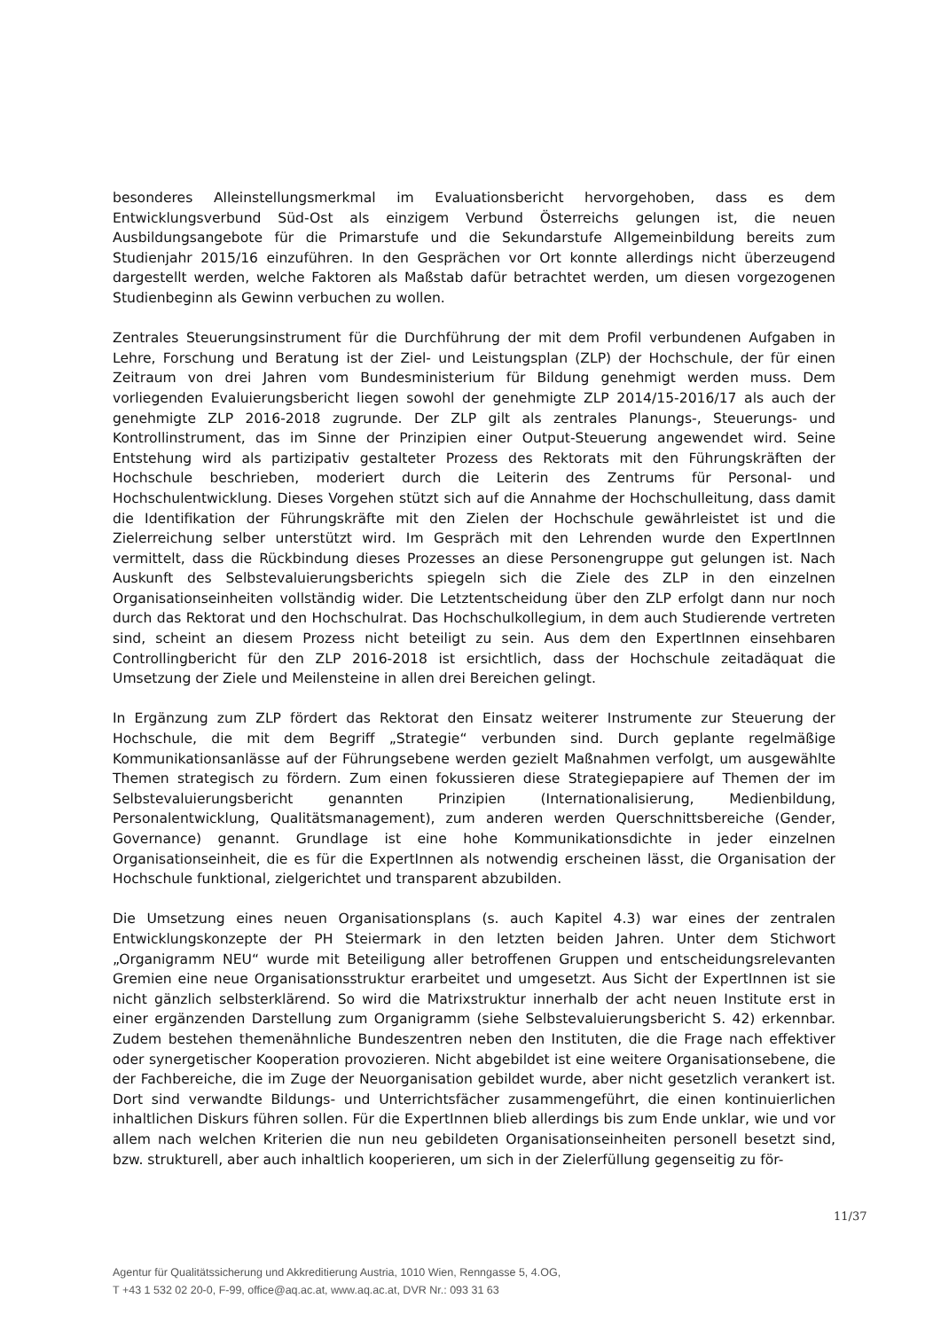besonderes Alleinstellungsmerkmal im Evaluationsbericht hervorgehoben, dass es dem Entwicklungsverbund Süd-Ost als einzigem Verbund Österreichs gelungen ist, die neuen Ausbildungsangebote für die Primarstufe und die Sekundarstufe Allgemeinbildung bereits zum Studienjahr 2015/16 einzuführen. In den Gesprächen vor Ort konnte allerdings nicht überzeugend dargestellt werden, welche Faktoren als Maßstab dafür betrachtet werden, um diesen vorgezogenen Studienbeginn als Gewinn verbuchen zu wollen.
Zentrales Steuerungsinstrument für die Durchführung der mit dem Profil verbundenen Aufgaben in Lehre, Forschung und Beratung ist der Ziel- und Leistungsplan (ZLP) der Hochschule, der für einen Zeitraum von drei Jahren vom Bundesministerium für Bildung genehmigt werden muss. Dem vorliegenden Evaluierungsbericht liegen sowohl der genehmigte ZLP 2014/15-2016/17 als auch der genehmigte ZLP 2016-2018 zugrunde. Der ZLP gilt als zentrales Planungs-, Steuerungs- und Kontrollinstrument, das im Sinne der Prinzipien einer Output-Steuerung angewendet wird. Seine Entstehung wird als partizipativ gestalteter Prozess des Rektorats mit den Führungskräften der Hochschule beschrieben, moderiert durch die Leiterin des Zentrums für Personal- und Hochschulentwicklung. Dieses Vorgehen stützt sich auf die Annahme der Hochschulleitung, dass damit die Identifikation der Führungskräfte mit den Zielen der Hochschule gewährleistet ist und die Zielerreichung selber unterstützt wird. Im Gespräch mit den Lehrenden wurde den ExpertInnen vermittelt, dass die Rückbindung dieses Prozesses an diese Personengruppe gut gelungen ist. Nach Auskunft des Selbstevaluierungsberichts spiegeln sich die Ziele des ZLP in den einzelnen Organisationseinheiten vollständig wider. Die Letztentscheidung über den ZLP erfolgt dann nur noch durch das Rektorat und den Hochschulrat. Das Hochschulkollegium, in dem auch Studierende vertreten sind, scheint an diesem Prozess nicht beteiligt zu sein. Aus dem den ExpertInnen einsehbaren Controllingbericht für den ZLP 2016-2018 ist ersichtlich, dass der Hochschule zeitadäquat die Umsetzung der Ziele und Meilensteine in allen drei Bereichen gelingt.
In Ergänzung zum ZLP fördert das Rektorat den Einsatz weiterer Instrumente zur Steuerung der Hochschule, die mit dem Begriff „Strategie“ verbunden sind. Durch geplante regelmäßige Kommunikationsanlässe auf der Führungsebene werden gezielt Maßnahmen verfolgt, um ausgewählte Themen strategisch zu fördern. Zum einen fokussieren diese Strategiepapiere auf Themen der im Selbstevaluierungsbericht genannten Prinzipien (Internationalisierung, Medienbildung, Personalentwicklung, Qualitätsmanagement), zum anderen werden Querschnittsbereiche (Gender, Governance) genannt. Grundlage ist eine hohe Kommunikationsdichte in jeder einzelnen Organisationseinheit, die es für die ExpertInnen als notwendig erscheinen lässt, die Organisation der Hochschule funktional, zielgerichtet und transparent abzubilden.
Die Umsetzung eines neuen Organisationsplans (s. auch Kapitel 4.3) war eines der zentralen Entwicklungskonzepte der PH Steiermark in den letzten beiden Jahren. Unter dem Stichwort „Organigramm NEU“ wurde mit Beteiligung aller betroffenen Gruppen und entscheidungsrelevanten Gremien eine neue Organisationsstruktur erarbeitet und umgesetzt. Aus Sicht der ExpertInnen ist sie nicht gänzlich selbsterklärend. So wird die Matrixstruktur innerhalb der acht neuen Institute erst in einer ergänzenden Darstellung zum Organigramm (siehe Selbstevaluierungsbericht S. 42) erkennbar. Zudem bestehen themenähnliche Bundeszentren neben den Instituten, die die Frage nach effektiver oder synergetischer Kooperation provozieren. Nicht abgebildet ist eine weitere Organisationsebene, die der Fachbereiche, die im Zuge der Neuorganisation gebildet wurde, aber nicht gesetzlich verankert ist. Dort sind verwandte Bildungs- und Unterrichtsfächer zusammengeführt, die einen kontinuierlichen inhaltlichen Diskurs führen sollen. Für die ExpertInnen blieb allerdings bis zum Ende unklar, wie und vor allem nach welchen Kriterien die nun neu gebildeten Organisationseinheiten personell besetzt sind, bzw. strukturell, aber auch inhaltlich kooperieren, um sich in der Zielerfüllung gegenseitig zu för-
11/37
Agentur für Qualitätssicherung und Akkreditierung Austria, 1010 Wien, Renngasse 5, 4.OG,
T +43 1 532 02 20-0, F-99, office@aq.ac.at, www.aq.ac.at, DVR Nr.: 093 31 63